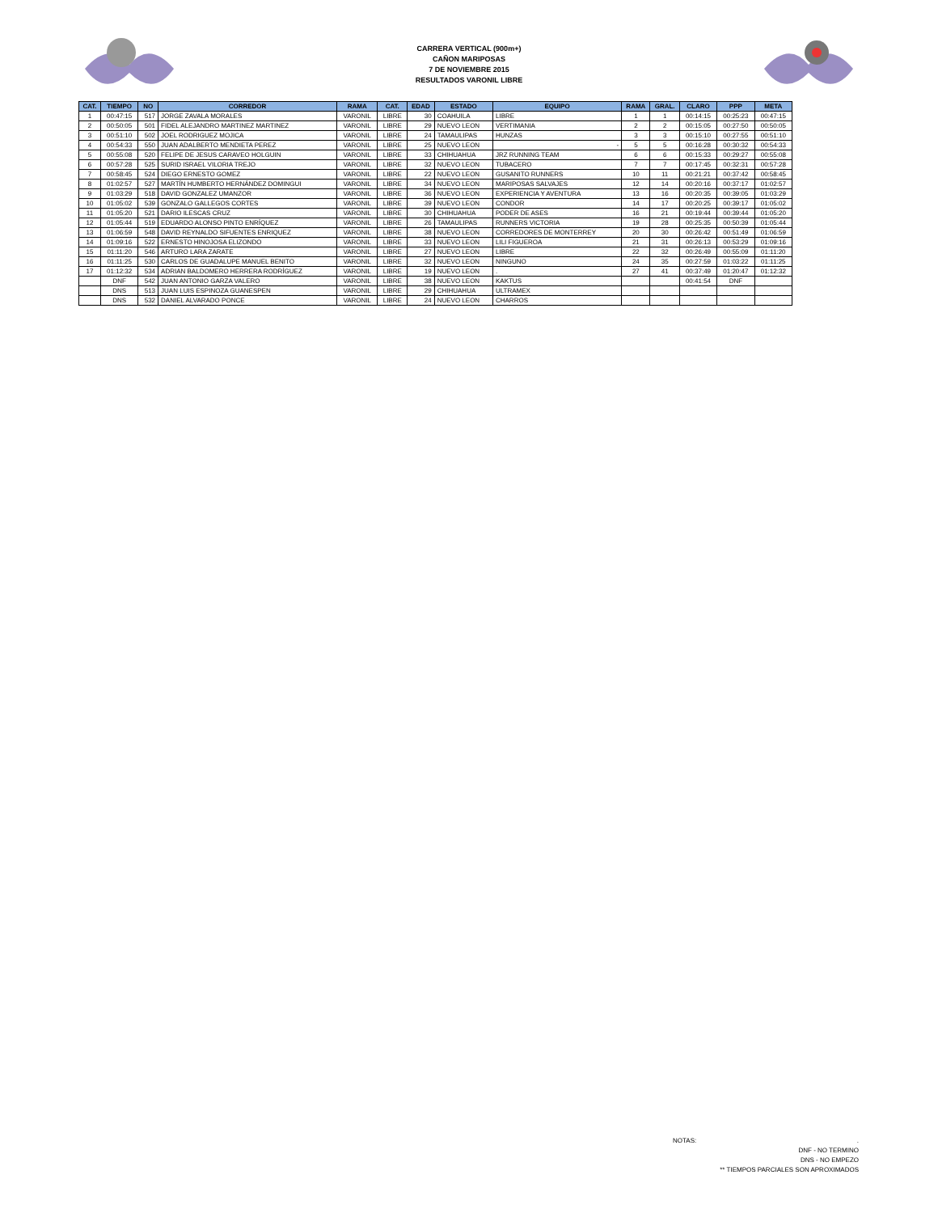CARRERA VERTICAL (900m+)
CAÑON MARIPOSAS
7 DE NOVIEMBRE 2015
RESULTADOS VARONIL LIBRE
| CAT. | TIEMPO | NO | CORREDOR | RAMA | CAT. | EDAD | ESTADO | EQUIPO | RAMA | GRAL. | CLARO | PPP | META |
| --- | --- | --- | --- | --- | --- | --- | --- | --- | --- | --- | --- | --- | --- |
| 1 | 00:47:15 | 517 | JORGE ZAVALA MORALES | VARONIL | LIBRE | 30 | COAHUILA | LIBRE | 1 | 1 | 00:14:15 | 00:25:23 | 00:47:15 |
| 2 | 00:50:05 | 501 | FIDEL ALEJANDRO MARTINEZ MARTINEZ | VARONIL | LIBRE | 29 | NUEVO LEON | VERTIMANIA | 2 | 2 | 00:15:05 | 00:27:50 | 00:50:05 |
| 3 | 00:51:10 | 502 | JOEL RODRIGUEZ MOJICA | VARONIL | LIBRE | 24 | TAMAULIPAS | HUNZAS | 3 | 3 | 00:15:10 | 00:27:55 | 00:51:10 |
| 4 | 00:54:33 | 550 | JUAN ADALBERTO MENDIETA PEREZ | VARONIL | LIBRE | 25 | NUEVO LEON | - | 5 | 5 | 00:16:28 | 00:30:32 | 00:54:33 |
| 5 | 00:55:08 | 520 | FELIPE DE JESUS CARAVEO HOLGUIN | VARONIL | LIBRE | 33 | CHIHUAHUA | JRZ RUNNING TEAM | 6 | 6 | 00:15:33 | 00:29:27 | 00:55:08 |
| 6 | 00:57:28 | 525 | SURID ISRAEL VILORIA TREJO | VARONIL | LIBRE | 32 | NUEVO LEON | TUBACERO | 7 | 7 | 00:17:45 | 00:32:31 | 00:57:28 |
| 7 | 00:58:45 | 524 | DIEGO ERNESTO GOMEZ | VARONIL | LIBRE | 22 | NUEVO LEON | GUSANITO RUNNERS | 10 | 11 | 00:21:21 | 00:37:42 | 00:58:45 |
| 8 | 01:02:57 | 527 | MARTÍN HUMBERTO HERNÁNDEZ DOMINGUI | VARONIL | LIBRE | 34 | NUEVO LEON | MARIPOSAS SALVAJES | 12 | 14 | 00:20:16 | 00:37:17 | 01:02:57 |
| 9 | 01:03:29 | 518 | DAVID GONZALEZ UMANZOR | VARONIL | LIBRE | 36 | NUEVO LEON | EXPERIENCIA Y AVENTURA | 13 | 16 | 00:20:35 | 00:39:05 | 01:03:29 |
| 10 | 01:05:02 | 539 | GONZALO GALLEGOS CORTES | VARONIL | LIBRE | 39 | NUEVO LEON | CONDOR | 14 | 17 | 00:20:25 | 00:39:17 | 01:05:02 |
| 11 | 01:05:20 | 521 | DARIO ILESCAS CRUZ | VARONIL | LIBRE | 30 | CHIHUAHUA | PODER DE ASES | 16 | 21 | 00:19:44 | 00:39:44 | 01:05:20 |
| 12 | 01:05:44 | 519 | EDUARDO ALONSO PINTO ENRÍQUEZ | VARONIL | LIBRE | 26 | TAMAULIPAS | RUNNERS VICTORIA | 19 | 28 | 00:25:35 | 00:50:39 | 01:05:44 |
| 13 | 01:06:59 | 548 | DAVID REYNALDO SIFUENTES ENRIQUEZ | VARONIL | LIBRE | 38 | NUEVO LEON | CORREDORES DE MONTERREY | 20 | 30 | 00:26:42 | 00:51:49 | 01:06:59 |
| 14 | 01:09:16 | 522 | ERNESTO HINOJOSA ELIZONDO | VARONIL | LIBRE | 33 | NUEVO LEON | LILI FIGUEROA | 21 | 31 | 00:26:13 | 00:53:29 | 01:09:16 |
| 15 | 01:11:20 | 546 | ARTURO LARA ZARATE | VARONIL | LIBRE | 27 | NUEVO LEON | LIBRE | 22 | 32 | 00:26:49 | 00:55:09 | 01:11:20 |
| 16 | 01:11:25 | 530 | CARLOS DE GUADALUPE MANUEL BENITO | VARONIL | LIBRE | 32 | NUEVO LEON | NINGUNO | 24 | 35 | 00:27:59 | 01:03:22 | 01:11:25 |
| 17 | 01:12:32 | 534 | ADRIAN BALDOMERO HERRERA RODRÍGUEZ | VARONIL | LIBRE | 19 | NUEVO LEON | . | 27 | 41 | 00:37:49 | 01:20:47 | 01:12:32 |
| | DNF | 542 | JUAN ANTONIO GARZA VALERO | VARONIL | LIBRE | 38 | NUEVO LEON | KAKTUS | | | 00:41:54 | DNF | |
| | DNS | 513 | JUAN LUIS ESPINOZA GUANESPEN | VARONIL | LIBRE | 29 | CHIHUAHUA | ULTRAMEX | | | | | |
| | DNS | 532 | DANIEL ALVARADO PONCE | VARONIL | LIBRE | 24 | NUEVO LEON | CHARROS | | | | | |
NOTAS:.
DNF - NO TERMINO
DNS - NO EMPEZO
** TIEMPOS PARCIALES SON APROXIMADOS